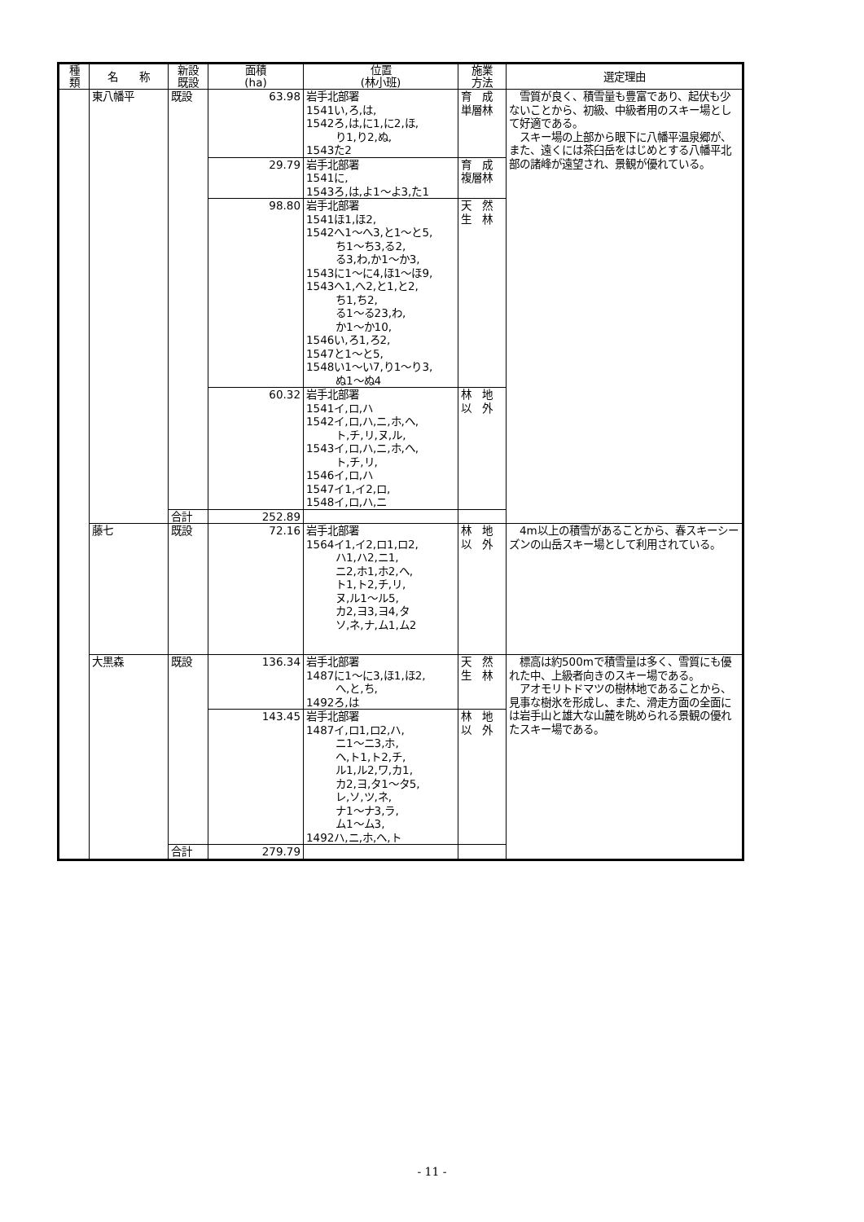| 種 類 | 名 称 | 新設 既設 | 面積 (ha) | 位置 (林小班) | 施業 方法 | 選定理由 |
| --- | --- | --- | --- | --- | --- | --- |
| | 東八幡平 | 既設 | 63.98 | 岩手北部署 1541い,ろ,は, 1542ろ,は,に1,に2,ほ, り1,り2,ぬ, 1543た2 | 育 成 単層林 | 雪質が良く、積雪量も豊富であり、起伏も少ないことから、初級、中級者用のスキー場として好適である。 スキー場の上部から眼下に八幡平温泉郷が、また、遠くには茶臼岳をはじめとする八幡平北部の諸峰が遠望され、景観が優れている。 |
| | | | 29.79 | 岩手北部署 1541に, 1543ろ,は,よ1～よ3,た1 | 育 成 複層林 | |
| | | | 98.80 | 岩手北部署 1541ほ1,ほ2, 1542へ1～へ3,と1～と5, ち1～ち3,る2, る3,わ,か1～か3, 1543に1～に4,ほ1～ほ9, 1543へ1,へ2,と1,と2, ち1,ち2, る1～る23,わ, か1～か10, 1546い,ろ1,ろ2, 1547と1～と5, 1548い1～い7,り1～り3, ぬ1～ぬ4 | 天 然 生 林 | |
| | | | 60.32 | 岩手北部署 1541イ,ロ,ハ 1542イ,ロ,ハ,ニ,ホ,ヘ, ト,チ,リ,ヌ,ル, 1543イ,ロ,ハ,ニ,ホ,ヘ, ト,チ,リ, 1546イ,ロ,ハ 1547イ1,イ2,ロ, 1548イ,ロ,ハ,ニ | 林 地 以 外 | |
| | | 合計 | 252.89 | | | |
| | 藤七 | 既設 | 72.16 | 岩手北部署 1564イ1,イ2,ロ1,ロ2, ハ1,ハ2,ニ1, ニ2,ホ1,ホ2,ヘ, ト1,ト2,チ,リ, ヌ,ル1～ル5, カ2,ヨ3,ヨ4,タ ソ,ネ,ナ,ム1,ム2 | 林 地 以 外 | 4m以上の積雪があることから、春スキーシーズンの山岳スキー場として利用されている。 |
| | 大黒森 | 既設 | 136.34 | 岩手北部署 1487に1～に3,ほ1,ほ2, へ,と,ち, 1492ろ,は | 天 然 生 林 | 標高は約500mで積雪量は多く、雪質にも優れた中、上級者向きのスキー場である。 アオモリトドマツの樹林地であることから、見事な樹氷を形成し、また、滑走方面の全面には岩手山と雄大な山麓を眺められる景観の優れたスキー場である。 |
| | | | 143.45 | 岩手北部署 1487イ,ロ1,ロ2,ハ, ニ1～ニ3,ホ, ヘ,ト1,ト2,チ, ル1,ル2,ワ,カ1, カ2,ヨ,タ1～タ5, レ,ソ,ツ,ネ, ナ1～ナ3,ラ, ム1～ム3, 1492ハ,ニ,ホ,ヘ,ト | 林 地 以 外 | |
| | | 合計 | 279.79 | | | |
- 11 -